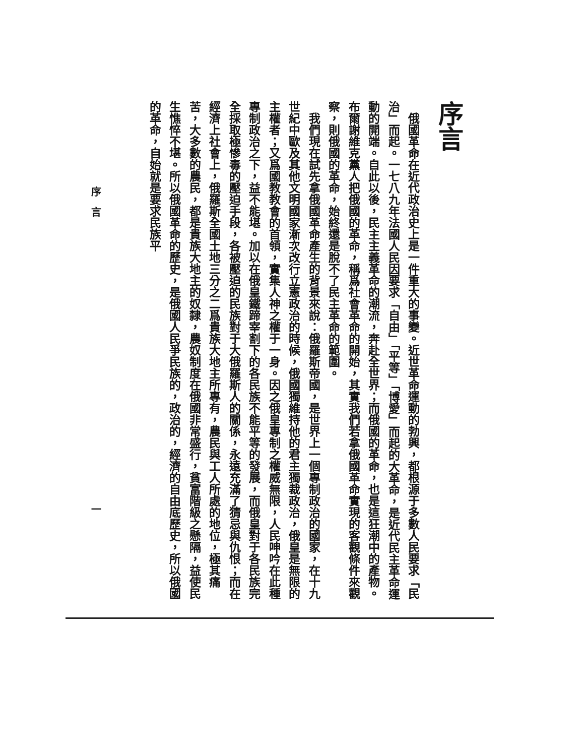序言
俄國革命在近代政治史上是一件重大的事變。近世革命運動的勃興，都根源于多數人民要求「民治」而起。一七八九年法國人民因要求「自由」「平等」「博愛」而起的大革命，是近代民主革命運動的開端。自此以後，民主主義革命的潮流，奔赴全世界；而俄國的革命，也是這狂潮中的產物。布爾謝維克黨人把俄國的革命，稱爲社會革命的開始，其實我們若拿俄國革命實現的客觀條件來觀察，則俄國的革命，始終還是脫不了民主革命的範圍。
我們現在試先拿俄國革命產生的背景來說：俄羅斯帝國，是世界上一個專制政治的國家，在十九世紀中歐及其他文明國家漸次改行立憲政治的時候，俄國獨維持他的君主獨裁政治，俄皇是無限的主權者；又爲國教教會的首領，實集人神之權于一身。因之俄皇專制之權威無限，人民呻吟在此種專制政治之下，益不能堪。加以在俄皇鐵蹄宰割下的各民族不能平等的發展，而俄皇對于各民族完全採取極慘毒的壓迫手段，各被壓迫的民族對于大俄羅斯人的關係，永遠充滿了猜忌與仇恨；而在經濟上社會上，俄羅斯全國土地三分之二爲貴族大地主所專有，農民與工人所處的地位，極其痛苦，大多數的農民，都是貴族大地主的奴隸，農奴制度在俄國非常盛行，貧富階級之懸隔，益使民生憔悴不堪。所以俄國革命的歷史，是俄國人民爭民族的，政治的，經濟的自由底歷史，所以俄國的革命，自始就是要求民族平
序　言 一